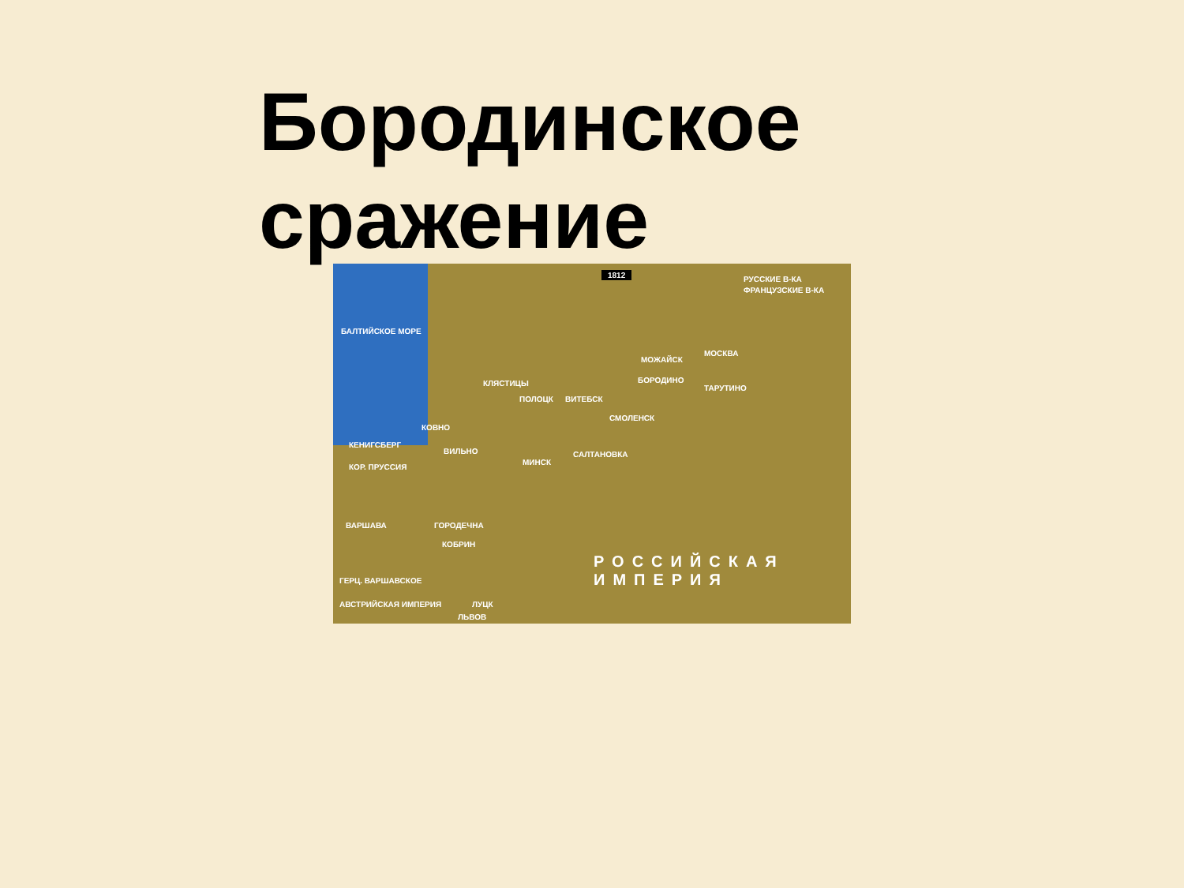Бородинское сражение
1812
РУССКИЕ В-КА
ФРАНЦУЗСКИЕ В-КА
БАЛТИЙСКОЕ МОРЕ
МОСКВА
МОЖАЙСК
БОРОДИНО
ТАРУТИНО
КЛЯСТИЦЫ
ПОЛОЦК ВИТЕБСК
СМОЛЕНСК
КОВНО
КЕНИГСБЕРГ
ВИЛЬНО
КОР. ПРУССИЯ
МИНСК
САЛТАНОВКА
ВАРШАВА ГОРОДЕЧНА
КОБРИН
РОССИЙСКАЯ ИМПЕРИЯ
ГЕРЦ. ВАРШАВСКОЕ
АВСТРИЙСКАЯ ИМПЕРИЯ ЛУЦК
ЛЬВОВ